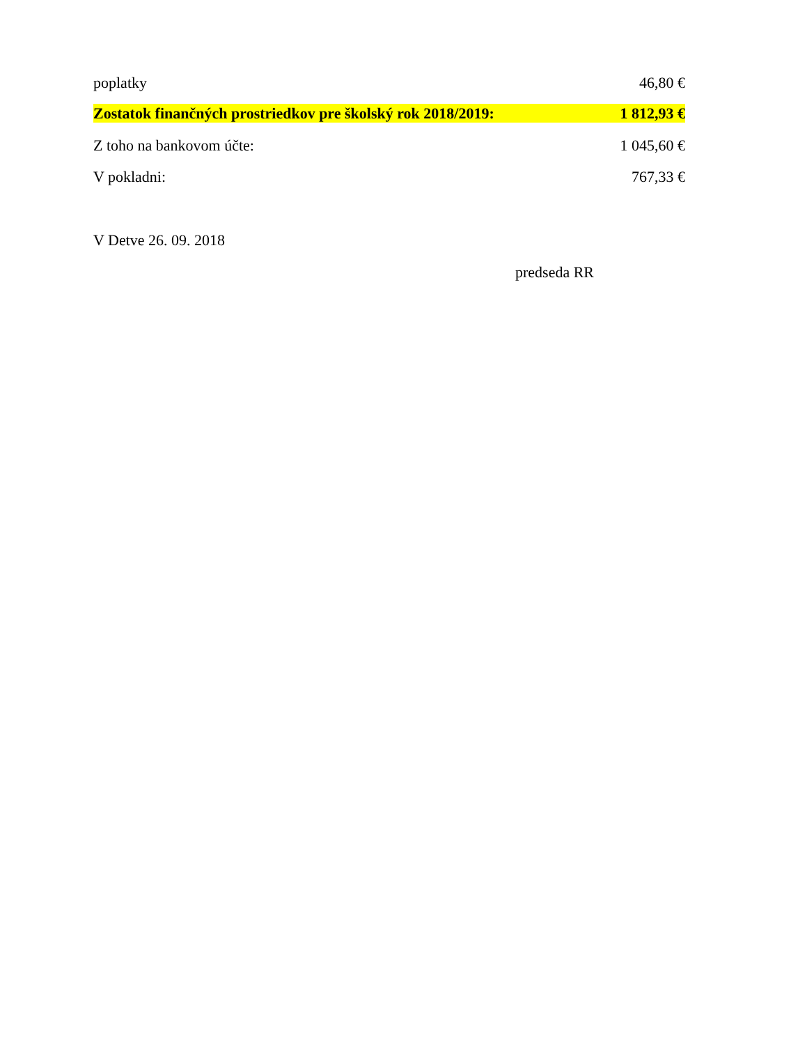poplatky 46,80 €
Zostatok finančných prostriedkov pre školský rok 2018/2019: 1 812,93 €
Z toho na bankovom účte: 1 045,60 €
V pokladni: 767,33 €
V Detve 26. 09. 2018
predseda RR